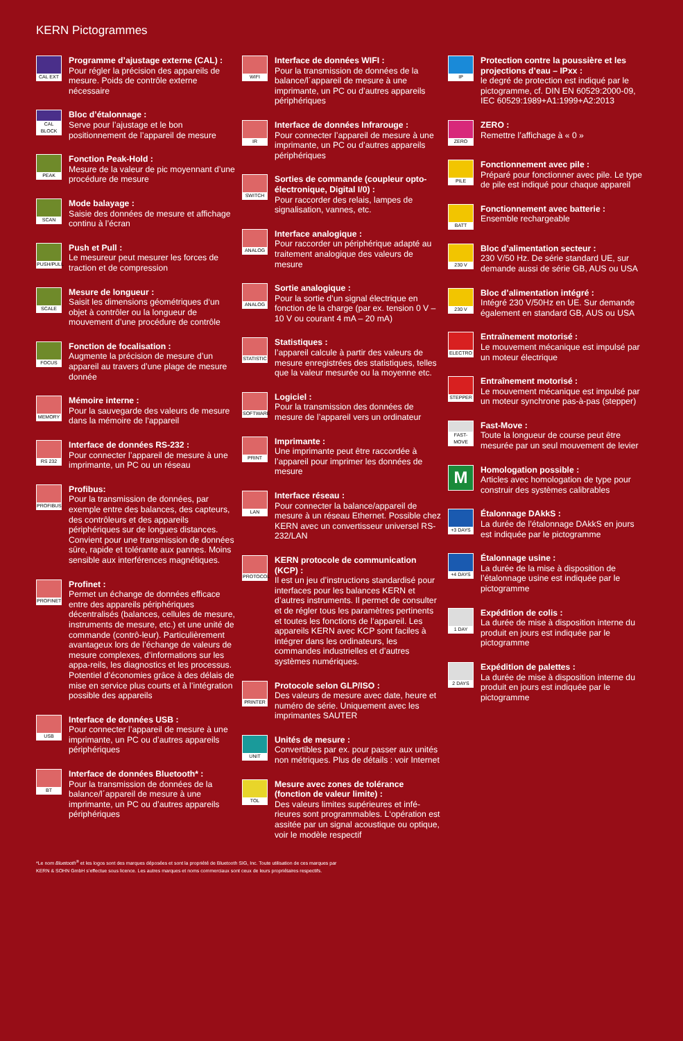KERN Pictogrammes
CAL EXT
Programme d’ajustage externe (CAL) :
Pour régler la précision des appareils de mesure. Poids de contrôle externe nécessaire
CAL BLOCK
Bloc d’étalonnage :
Serve pour l’ajustage et le bon positionnement de l’appareil de mesure
PEAK
Fonction Peak-Hold :
Mesure de la valeur de pic moyennant d’une procédure de mesure
SCAN
Mode balayage :
Saisie des données de mesure et affichage continu à l’écran
PUSH/PULL
Push et Pull :
Le mesureur peut mesurer les forces de traction et de compression
SCALE
Mesure de longueur :
Saisit les dimensions géométriques d‘un objet à contrôler ou la longueur de mouvement d’une procédure de contrôle
FOCUS
Fonction de focalisation :
Augmente la précision de mesure d’un appareil au travers d’une plage de mesure donnée
MEMORY
Mémoire interne :
Pour la sauvegarde des valeurs de mesure dans la mémoire de l‘appareil
RS 232
Interface de données RS-232 :
Pour connecter l’appareil de mesure à une imprimante, un PC ou un réseau
PROFIBUS
Profibus:
Pour la transmission de données, par exemple entre des balances, des capteurs, des contrôleurs et des appareils périphériques sur de longues distances. Convient pour une transmission de données sûre, rapide et tolérante aux pannes. Moins sensible aux interférences magnétiques.
PROFINET
Profinet :
Permet un échange de données efficace entre des appareils périphériques décentralisés (balances, cellules de mesure, instruments de mesure, etc.) et une unité de commande (contrô-leur). Particulièrement avantageux lors de l’échange de valeurs de mesure complexes, d’informations sur les appa-reils, les diagnostics et les processus. Potentiel d’économies grâce à des délais de mise en service plus courts et à l’intégration possible des appareils
USB
Interface de données USB :
Pour connecter l’appareil de mesure à une imprimante, un PC ou d’autres appareils périphériques
BT
Interface de données Bluetooth* :
Pour la transmission de données de la balance/l´appareil de mesure à une imprimante, un PC ou d’autres appareils périphériques
WIFI
Interface de données WIFI :
Pour la transmission de données de la balance/l´appareil de mesure à une imprimante, un PC ou d’autres appareils périphériques
IR
Interface de données Infrarouge :
Pour connecter l’appareil de mesure à une imprimante, un PC ou d’autres appareils périphériques
SWITCH
Sorties de commande (coupleur opto-électronique, Digital I/0) :
Pour raccorder des relais, lampes de signalisation, vannes, etc.
ANALOG
Interface analogique :
Pour raccorder un périphérique adapté au traitement analogique des valeurs de mesure
ANALOG
Sortie analogique :
Pour la sortie d’un signal électrique en fonction de la charge (par ex. tension 0 V – 10 V ou courant 4 mA – 20 mA)
STATISTIC
Statistiques :
l’appareil calcule à partir des valeurs de mesure enregistrées des statistiques, telles que la valeur mesurée ou la moyenne etc.
SOFTWARE
Logiciel :
Pour la transmission des données de mesure de l’appareil vers un ordinateur
PRINT
Imprimante :
Une imprimante peut être raccordée à l’appareil pour imprimer les données de mesure
LAN
Interface réseau :
Pour connecter la balance/appareil de mesure à un réseau Ethernet. Possible chez KERN avec un convertisseur universel RS-232/LAN
PROTOCOL
KERN protocole de communication (KCP) :
Il est un jeu d’instructions standardisé pour interfaces pour les balances KERN et d’autres instruments. Il permet de consulter et de régler tous les paramètres pertinents et toutes les fonctions de l‘appareil. Les appareils KERN avec KCP sont faciles à intégrer dans les ordinateurs, les commandes industrielles et d’autres systèmes numériques.
PRINTER
Protocole selon GLP/ISO :
Des valeurs de mesure avec date, heure et numéro de série. Uniquement avec les imprimantes SAUTER
UNIT
Unités de mesure :
Convertibles par ex. pour passer aux unités non métriques. Plus de détails : voir Internet
TOL
Mesure avec zones de tolérance (fonction de valeur limite) :
Des valeurs limites supérieures et infé-rieures sont programmables. L‘opération est assitée par un signal acoustique ou optique, voir le modèle respectif
IP
Protection contre la poussière et les projections d’eau – IPxx :
le degré de protection est indiqué par le pictogramme, cf. DIN EN 60529:2000-09, IEC 60529:1989+A1:1999+A2:2013
ZERO
ZERO :
Remettre l’affichage à « 0 »
PILE
Fonctionnement avec pile :
Préparé pour fonctionner avec pile. Le type de pile est indiqué pour chaque appareil
BATT
Fonctionnement avec batterie :
Ensemble rechargeable
230 V
Bloc d’alimentation secteur :
230 V/50 Hz. De série standard UE, sur demande aussi de série GB, AUS ou USA
230 V
Bloc d’alimentation intégré :
Intégré 230 V/50Hz en UE. Sur demande également en standard GB, AUS ou USA
ELECTRO
Entraînement motorisé :
Le mouvement mécanique est impulsé par un moteur électrique
STEPPER
Entraînement motorisé :
Le mouvement mécanique est impulsé par un moteur synchrone pas-à-pas (stepper)
FAST-MOVE
Fast-Move :
Toute la longueur de course peut être mesurée par un seul mouvement de levier
M
Homologation possible :
Articles avec homologation de type pour construir des systèmes calibrables
+3 DAYS
Étalonnage DAkkS :
La durée de l’étalonnage DAkkS en jours est indiquée par le pictogramme
+4 DAYS
Étalonnage usine :
La durée de la mise à disposition de l’étalonnage usine est indiquée par le pictogramme
1 DAY
Expédition de colis :
La durée de mise à disposition interne du produit en jours est indiquée par le pictogramme
2 DAYS
Expédition de palettes :
La durée de mise à disposition interne du produit en jours est indiquée par le pictogramme
*Le nom Bluetooth<sup>®</sup> et les logos sont des marques déposées et sont la propriété de Bluetooth SIG, Inc. Toute utilisation de ces marques par
KERN & SOHN GmbH s’effectue sous licence. Les autres marques et noms commerciaux sont ceux de leurs propriétaires respectifs.